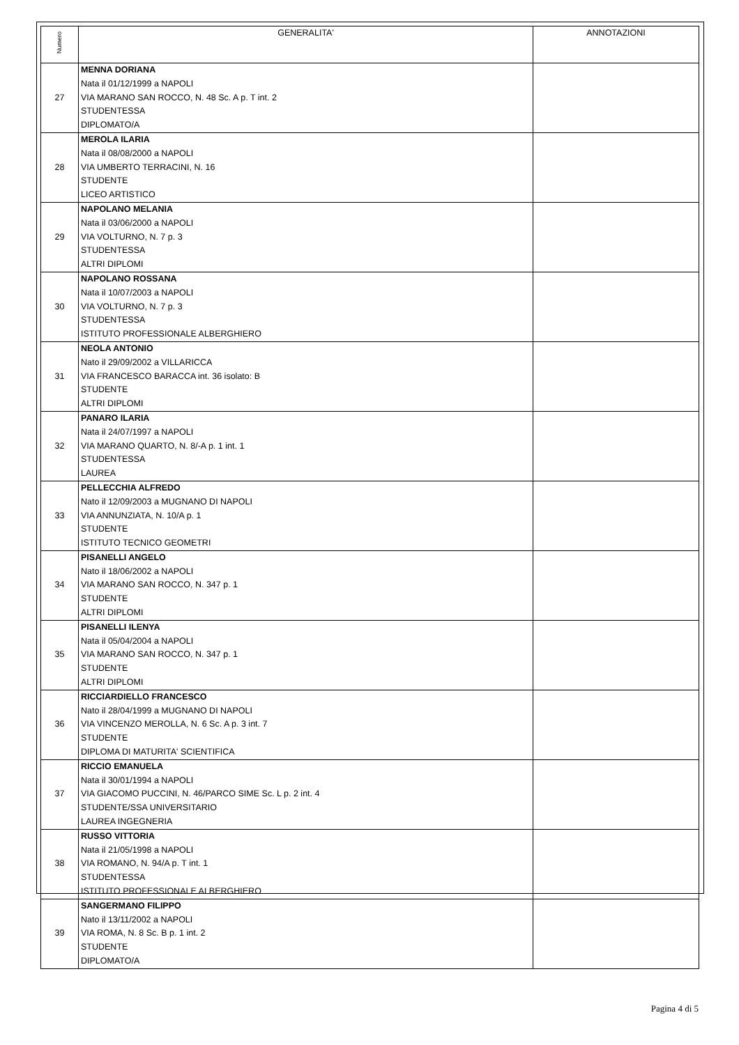| Numero | GENERALITA' | ANNOTAZIONI |
| --- | --- | --- |
| 27 | MENNA DORIANA Nata il 01/12/1999 a NAPOLI VIA MARANO SAN ROCCO, N. 48 Sc. A p. T int. 2 STUDENTESSA DIPLOMATO/A | |
| 28 | MEROLA ILARIA Nata il 08/08/2000 a NAPOLI VIA UMBERTO TERRACINI, N. 16 STUDENTE LICEO ARTISTICO | |
| 29 | NAPOLANO MELANIA Nata il 03/06/2000 a NAPOLI VIA VOLTURNO, N. 7 p. 3 STUDENTESSA ALTRI DIPLOMI | |
| 30 | NAPOLANO ROSSANA Nata il 10/07/2003 a NAPOLI VIA VOLTURNO, N. 7 p. 3 STUDENTESSA ISTITUTO PROFESSIONALE ALBERGHIERO | |
| 31 | NEOLA ANTONIO Nato il 29/09/2002 a VILLARICCA VIA FRANCESCO BARACCA int. 36 isolato: B STUDENTE ALTRI DIPLOMI | |
| 32 | PANARO ILARIA Nata il 24/07/1997 a NAPOLI VIA MARANO QUARTO, N. 8/-A p. 1 int. 1 STUDENTESSA LAUREA | |
| 33 | PELLECCHIA ALFREDO Nato il 12/09/2003 a MUGNANO DI NAPOLI VIA ANNUNZIATA, N. 10/A p. 1 STUDENTE ISTITUTO TECNICO GEOMETRI | |
| 34 | PISANELLI ANGELO Nato il 18/06/2002 a NAPOLI VIA MARANO SAN ROCCO, N. 347 p. 1 STUDENTE ALTRI DIPLOMI | |
| 35 | PISANELLI ILENYA Nata il 05/04/2004 a NAPOLI VIA MARANO SAN ROCCO, N. 347 p. 1 STUDENTE ALTRI DIPLOMI | |
| 36 | RICCIARDIELLO FRANCESCO Nato il 28/04/1999 a MUGNANO DI NAPOLI VIA VINCENZO MEROLLA, N. 6 Sc. A p. 3 int. 7 STUDENTE DIPLOMA DI MATURITA' SCIENTIFICA | |
| 37 | RICCIO EMANUELA Nata il 30/01/1994 a NAPOLI VIA GIACOMO PUCCINI, N. 46/PARCO SIME Sc. L p. 2 int. 4 STUDENTE/SSA UNIVERSITARIO LAUREA INGEGNERIA | |
| 38 | RUSSO VITTORIA Nata il 21/05/1998 a NAPOLI VIA ROMANO, N. 94/A p. T int. 1 STUDENTESSA ISTITUTO PROFESSIONALE ALBERGHIERO | |
| 39 | SANGERMANO FILIPPO Nato il 13/11/2002 a NAPOLI VIA ROMA, N. 8 Sc. B p. 1 int. 2 STUDENTE DIPLOMATO/A | |
Pagina 4 di 5